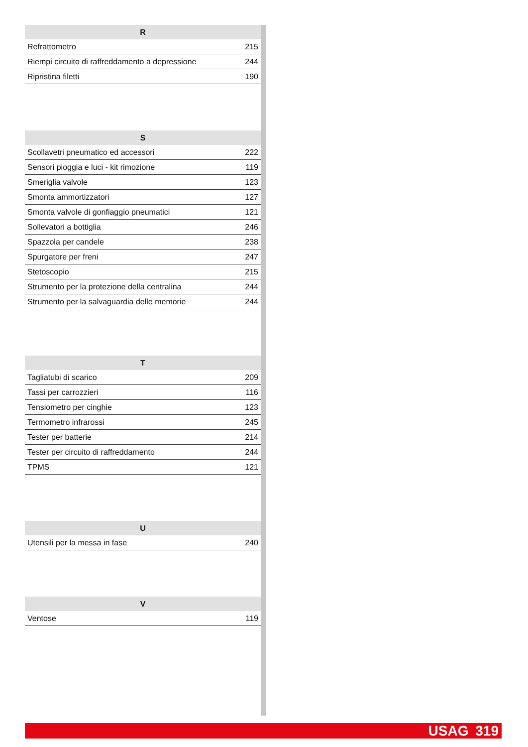| R | |
| --- | --- |
| Refrattometro | 215 |
| Riempi circuito di raffreddamento a depressione | 244 |
| Ripristina filetti | 190 |
| S | |
| --- | --- |
| Scollavetri pneumatico ed accessori | 222 |
| Sensori pioggia e luci - kit rimozione | 119 |
| Smeriglia valvole | 123 |
| Smonta ammortizzatori | 127 |
| Smonta valvole di gonfiaggio pneumatici | 121 |
| Sollevatori a bottiglia | 246 |
| Spazzola per candele | 238 |
| Spurgatore per freni | 247 |
| Stetoscopio | 215 |
| Strumento per la protezione della centralina | 244 |
| Strumento per la salvaguardia delle memorie | 244 |
| T | |
| --- | --- |
| Tagliatubi di scarico | 209 |
| Tassi per carrozzieri | 116 |
| Tensiometro per cinghie | 123 |
| Termometro infrarossi | 245 |
| Tester per batterie | 214 |
| Tester per circuito di raffreddamento | 244 |
| TPMS | 121 |
| U | |
| --- | --- |
| Utensili per la messa in fase | 240 |
| V | |
| --- | --- |
| Ventose | 119 |
USAG 319